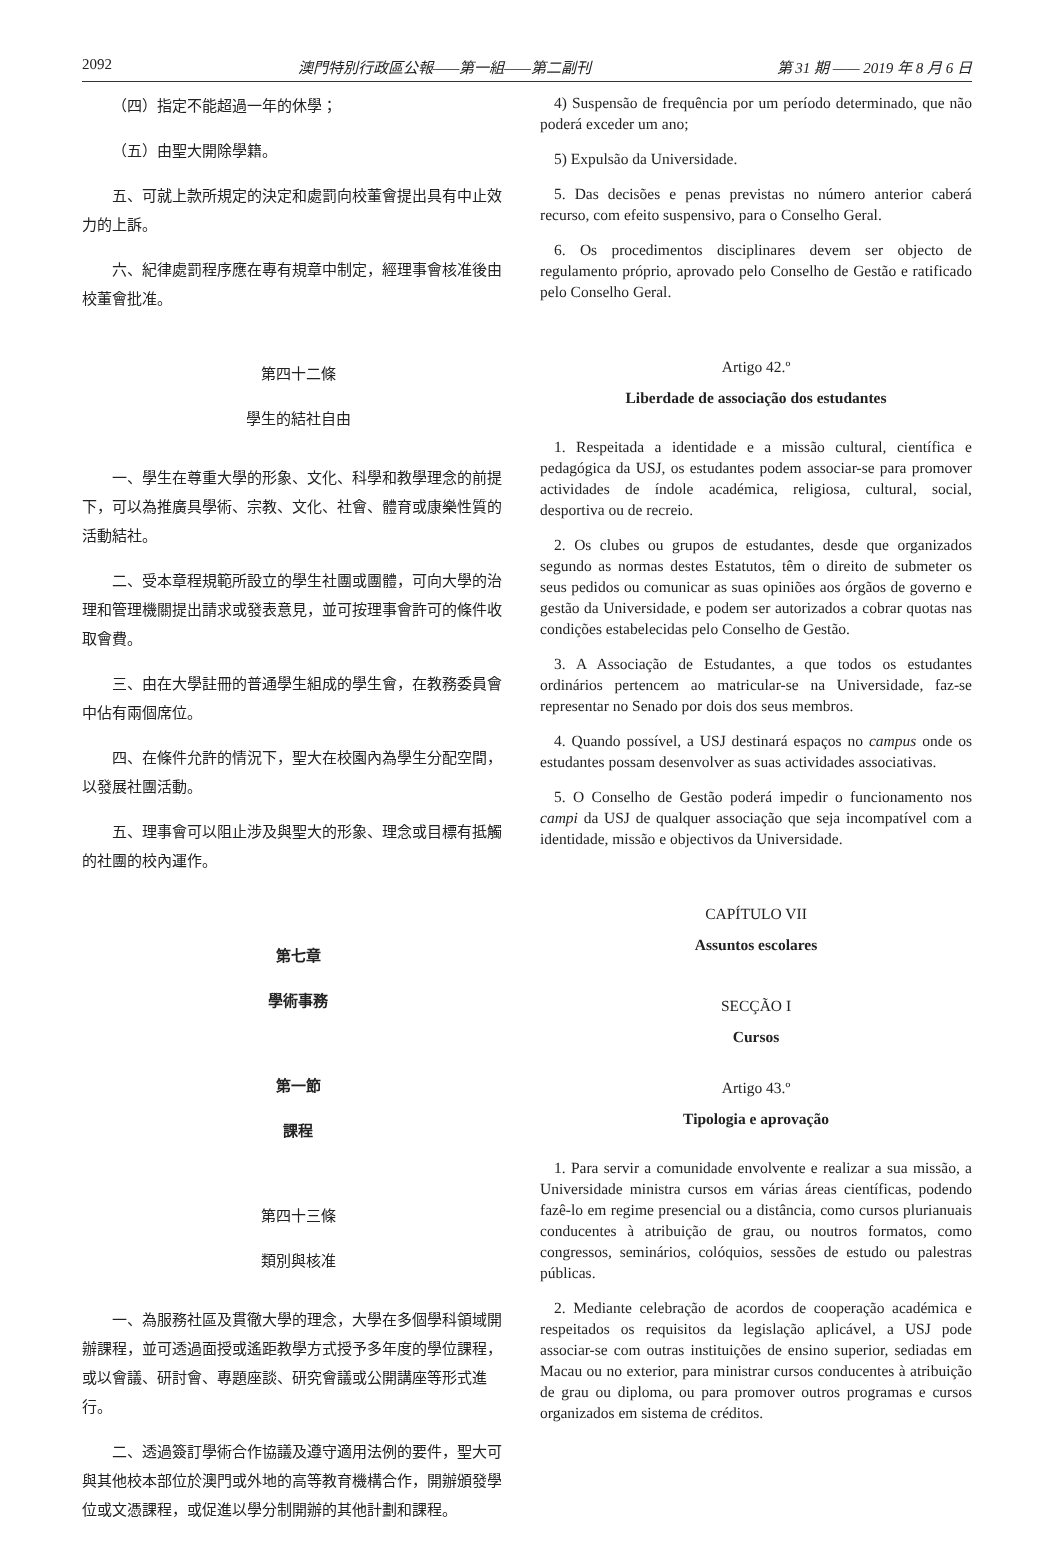2092 澳門特別行政區公報——第一組——第二副刊 第 31 期 —— 2019 年 8 月 6 日
（四）指定不能超過一年的休學；
（五）由聖大開除學籍。
五、可就上款所規定的決定和處罰向校董會提出具有中止效力的上訴。
六、紀律處罰程序應在專有規章中制定，經理事會核准後由校董會批准。
第四十二條
學生的結社自由
一、學生在尊重大學的形象、文化、科學和教學理念的前提下，可以為推廣具學術、宗教、文化、社會、體育或康樂性質的活動結社。
二、受本章程規範所設立的學生社團或團體，可向大學的治理和管理機關提出請求或發表意見，並可按理事會許可的條件收取會費。
三、由在大學註冊的普通學生組成的學生會，在教務委員會中佔有兩個席位。
四、在條件允許的情況下，聖大在校園內為學生分配空間，以發展社團活動。
五、理事會可以阻止涉及與聖大的形象、理念或目標有抵觸的社團的校內運作。
第七章
學術事務
第一節
課程
第四十三條
類別與核准
一、為服務社區及貫徹大學的理念，大學在多個學科領域開辦課程，並可透過面授或遙距教學方式授予多年度的學位課程，或以會議、研討會、專題座談、研究會議或公開講座等形式進行。
二、透過簽訂學術合作協議及遵守適用法例的要件，聖大可與其他校本部位於澳門或外地的高等教育機構合作，開辦頒發學位或文憑課程，或促進以學分制開辦的其他計劃和課程。
4) Suspensão de frequência por um período determinado, que não poderá exceder um ano;
5) Expulsão da Universidade.
5. Das decisões e penas previstas no número anterior caberá recurso, com efeito suspensivo, para o Conselho Geral.
6. Os procedimentos disciplinares devem ser objecto de regulamento próprio, aprovado pelo Conselho de Gestão e ratificado pelo Conselho Geral.
Artigo 42.º
Liberdade de associação dos estudantes
1. Respeitada a identidade e a missão cultural, científica e pedagógica da USJ, os estudantes podem associar-se para promover actividades de índole académica, religiosa, cultural, social, desportiva ou de recreio.
2. Os clubes ou grupos de estudantes, desde que organizados segundo as normas destes Estatutos, têm o direito de submeter os seus pedidos ou comunicar as suas opiniões aos órgãos de governo e gestão da Universidade, e podem ser autorizados a cobrar quotas nas condições estabelecidas pelo Conselho de Gestão.
3. A Associação de Estudantes, a que todos os estudantes ordinários pertencem ao matricular-se na Universidade, faz-se representar no Senado por dois dos seus membros.
4. Quando possível, a USJ destinará espaços no campus onde os estudantes possam desenvolver as suas actividades associativas.
5. O Conselho de Gestão poderá impedir o funcionamento nos campi da USJ de qualquer associação que seja incompatível com a identidade, missão e objectivos da Universidade.
CAPÍTULO VII
Assuntos escolares
SECÇÃO I
Cursos
Artigo 43.º
Tipologia e aprovação
1. Para servir a comunidade envolvente e realizar a sua missão, a Universidade ministra cursos em várias áreas científicas, podendo fazê-lo em regime presencial ou a distância, como cursos plurianuais conducentes à atribuição de grau, ou noutros formatos, como congressos, seminários, colóquios, sessões de estudo ou palestras públicas.
2. Mediante celebração de acordos de cooperação académica e respeitados os requisitos da legislação aplicável, a USJ pode associar-se com outras instituições de ensino superior, sediadas em Macau ou no exterior, para ministrar cursos conducentes à atribuição de grau ou diploma, ou para promover outros programas e cursos organizados em sistema de créditos.